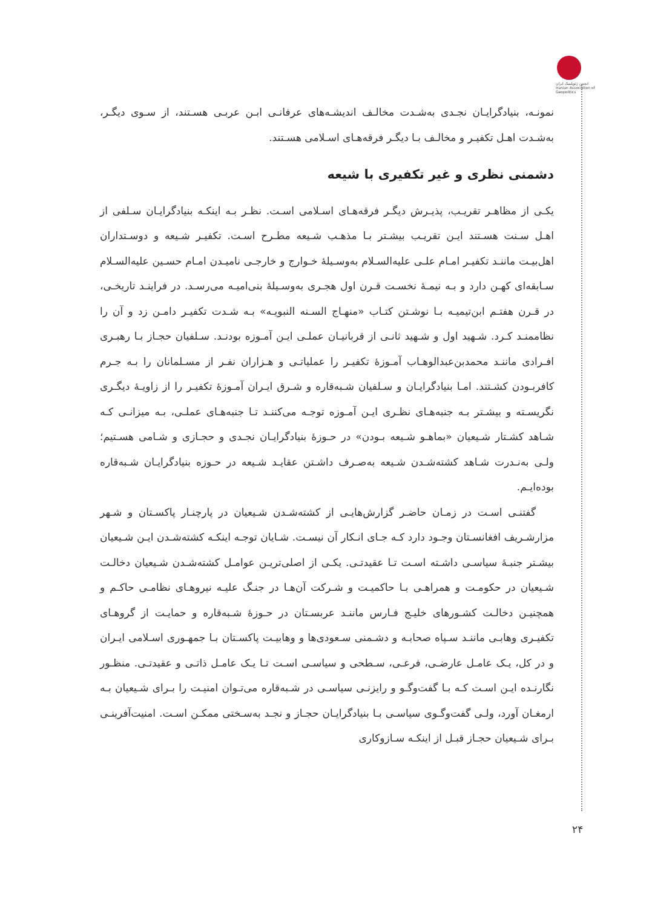انجمن ژئوپلیتیک ایران Iranian Association of Geopolitics
نمونـه، بنیادگرایـان نجـدی به‌شـدت مخالـف اندیشـه‌های عرفانـی ابـن عربـی هسـتند، از سـوی دیگـر، به‌شـدت اهـل تکفیـر و مخالـف بـا دیگـر فرقه‌هـای اسـلامی هسـتند.
دشمنی نظری و غیر تکفیری با شیعه
یکـی از مظاهـر تقریـب، پذیـرش دیگـر فرقه‌هـای اسـلامی اسـت. نظـر بـه اینکـه بنیادگرایـان سـلفی از اهـل سـنت هسـتند ایـن تقریـب بیشـتر بـا مذهـب شـیعه مطـرح اسـت. تکفیـر شـیعه و دوسـتداران اهل‌بیـت ماننـد تکفیـر امـام علـی علیه‌السـلام به‌وسـیلهٔ خـوارج و خارجـی نامیـدن امـام حسـین علیه‌السـلام سـابقه‌ای کهـن دارد و بـه نیمـهٔ نخسـت قـرن اول هجـری به‌وسـیلهٔ بنی‌امیـه می‌رسـد. در فراینـد تاریخـی، در قـرن هفتـم ابن‌تیمیـه بـا نوشـتن کتـاب «منهـاج السـنه النبویـه» بـه شـدت تکفیـر دامـن زد و آن را نظاممنـد کـرد. شـهید اول و شـهید ثانـی از قربانیـان عملـی ایـن آمـوزه بودنـد. سـلفیان حجـاز بـا رهبـری افـرادی ماننـد محمدبن‌عبدالوهـاب آمـوزهٔ تکفیـر را عملیاتـی و هـزاران نفـر از مسـلمانان را بـه جـرم کافربـودن کشـتند. امـا بنیادگرایـان و سـلفیان شـبه‌قاره و شـرق ایـران آمـوزهٔ تکفیـر را از زاویـهٔ دیگـری نگریسـته و بیشـتر بـه جنبه‌هـای نظـری ایـن آمـوزه توجـه می‌کننـد تـا جنبه‌هـای عملـی، بـه میزانـی کـه شـاهد کشـتار شـیعیان «بماهـو شـیعه بـودن» در حـوزهٔ بنیادگرایـان نجـدی و حجـازی و شـامی هسـتیم؛ ولـی به‌نـدرت شـاهد کشته‌شـدن شـیعه به‌صـرف داشـتن عقایـد شـیعه در حـوزه بنیادگرایـان شـبه‌قاره بوده‌ایـم.
گفتنـی اسـت در زمـان حاضـر گزارش‌هایـی از کشته‌شـدن شـیعیان در پارچنـار پاکسـتان و شـهر مزارشـریف افغانسـتان وجـود دارد کـه جـای انـکار آن نیسـت. شـایان توجـه اینکـه کشته‌شـدن ایـن شـیعیان بیشـتر جنبـهٔ سیاسـی داشـته اسـت تـا عقیدتـی. یکـی از اصلی‌تریـن عوامـل کشته‌شـدن شـیعیان دخالـت شـیعیان در حکومـت و همراهـی بـا حاکمیـت و شـرکت آن‌هـا در جنـگ علیـه نیروهـای نظامـی حاکـم و همچنیـن دخالـت کشـورهای خلیـج فـارس ماننـد عربسـتان در حـوزهٔ شـبه‌قاره و حمایـت از گروهـای تکفیـری وهابـی ماننـد سـپاه صحابـه و دشـمنی سـعودی‌ها و وهابیـت پاکسـتان بـا جمهـوری اسـلامی ایـران و در کل، یـک عامـل عارضـی، فرعـی، سـطحی و سیاسـی اسـت تـا یـک عامـل ذاتـی و عقیدتـی. منظـور نگارنـده ایـن اسـت کـه بـا گفت‌وگـو و رایزنـی سیاسـی در شـبه‌قاره می‌تـوان امنیـت را بـرای شـیعیان بـه ارمغـان آورد، ولـی گفت‌وگـوی سیاسـی بـا بنیادگرایـان حجـاز و نجـد به‌سـختی ممکـن اسـت. امنیت‌آفرینـی بـرای شـیعیان حجـاز قبـل از اینکـه سـازوکاری
۲۴